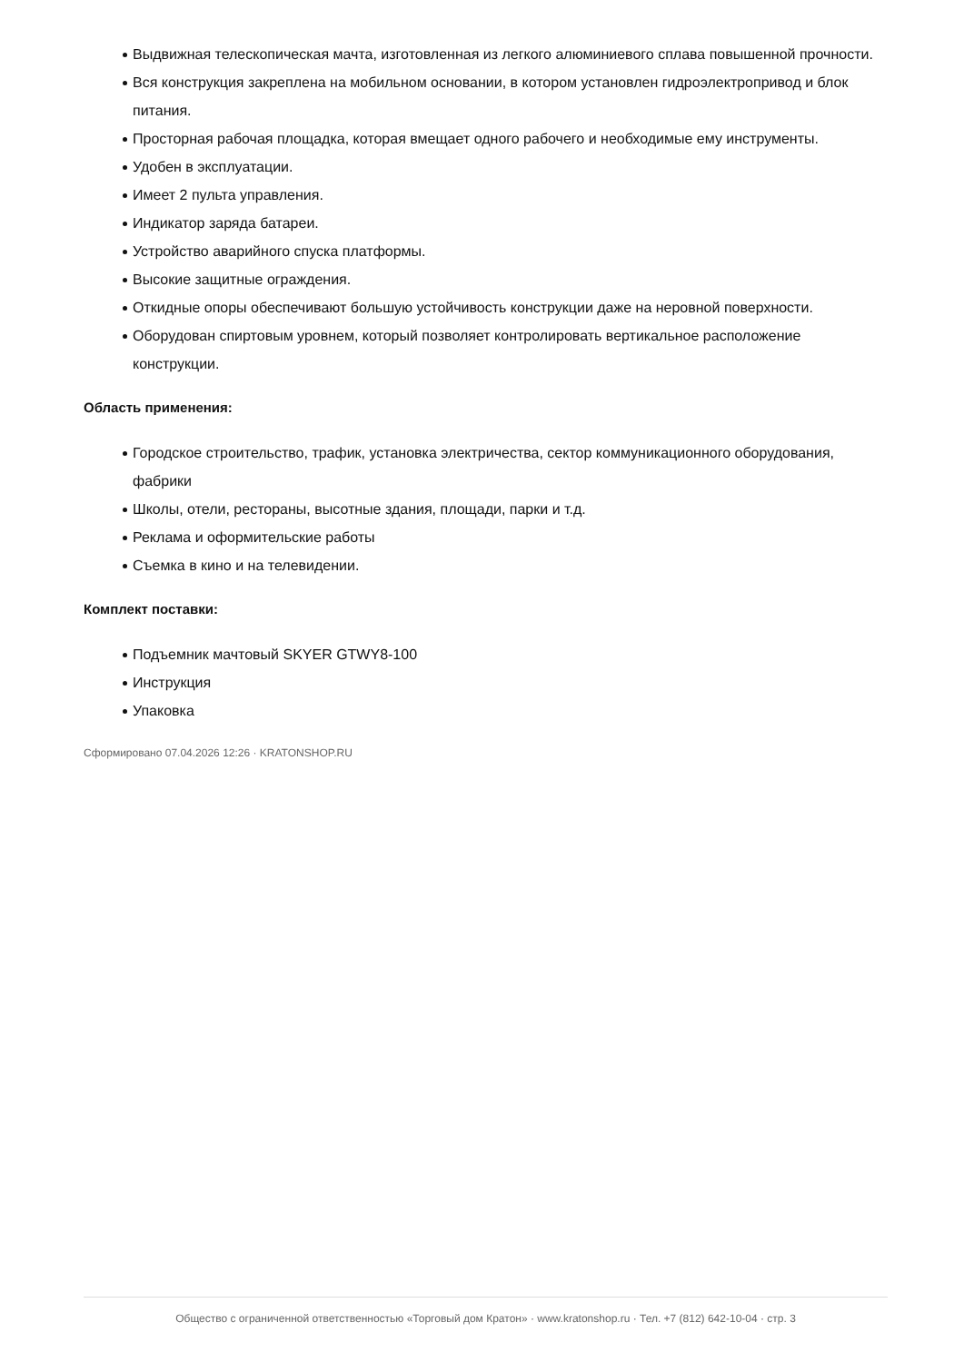Выдвижная телескопическая мачта, изготовленная из легкого алюминиевого сплава повышенной прочности.
Вся конструкция закреплена на мобильном основании, в котором установлен гидроэлектропривод и блок питания.
Просторная рабочая площадка, которая вмещает одного рабочего и необходимые ему инструменты.
Удобен в эксплуатации.
Имеет 2 пульта управления.
Индикатор заряда батареи.
Устройство аварийного спуска платформы.
Высокие защитные ограждения.
Откидные опоры обеспечивают большую устойчивость конструкции даже на неровной поверхности.
Оборудован спиртовым уровнем, который позволяет контролировать вертикальное расположение конструкции.
Область применения:
Городское строительство, трафик, установка электричества, сектор коммуникационного оборудования, фабрики
Школы, отели, рестораны, высотные здания, площади, парки и т.д.
Реклама и оформительские работы
Съемка в кино и на телевидении.
Комплект поставки:
Подъемник мачтовый SKYER GTWY8-100
Инструкция
Упаковка
Сформировано 07.04.2026 12:26 · KRATONSHOP.RU
Общество с ограниченной ответственностью «Торговый дом Кратон» · www.kratonshop.ru · Тел. +7 (812) 642-10-04 · стр. 3